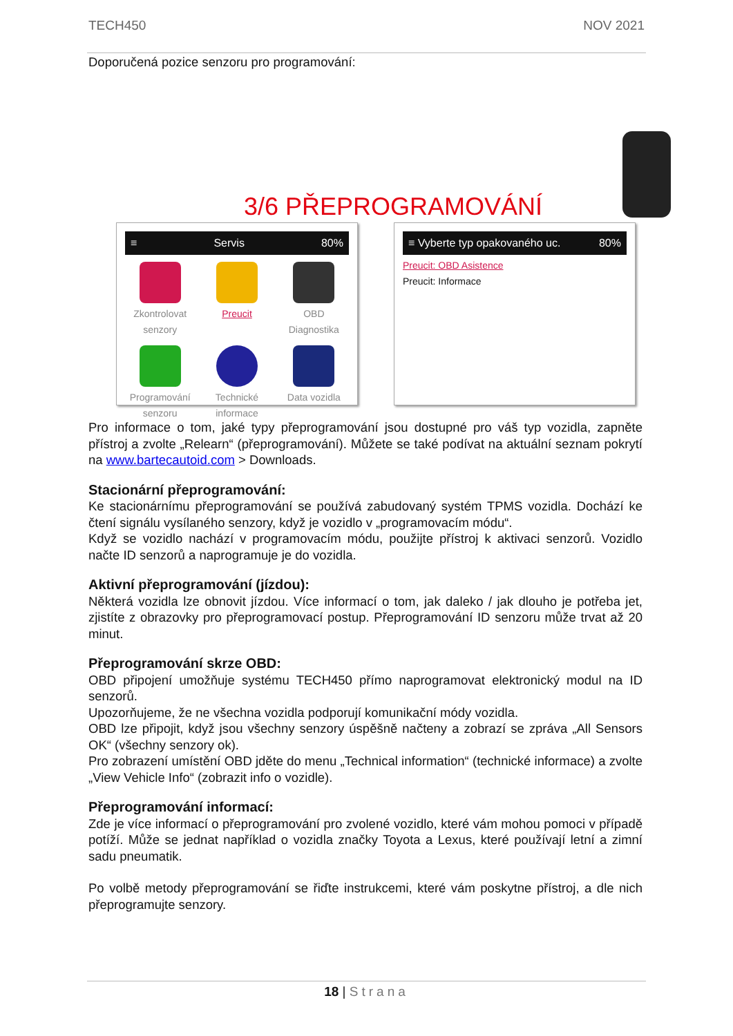TECH450 NOV 2021
Doporučená pozice senzoru pro programování:
3/6 PŘEPROGRAMOVÁNÍ
≡ Servis 80%
Zkontrolovat senzory
Preucit
OBD Diagnostika
Programování senzoru
Technické informace
Data vozidla
≡ Vyberte typ opakovaného uc. 80%
Preucit: OBD Asistence
Preucit: Informace
Pro informace o tom, jaké typy přeprogramování jsou dostupné pro váš typ vozidla, zapněte přístroj a zvolte „Relearn“ (přeprogramování). Můžete se také podívat na aktuální seznam pokrytí na www.bartecautoid.com > Downloads.
Stacionární přeprogramování:
Ke stacionárnímu přeprogramování se používá zabudovaný systém TPMS vozidla. Dochází ke čtení signálu vysílaného senzory, když je vozidlo v „programovacím módu“.
Když se vozidlo nachází v programovacím módu, použijte přístroj k aktivaci senzorů. Vozidlo načte ID senzorů a naprogramuje je do vozidla.
Aktivní přeprogramování (jízdou):
Některá vozidla lze obnovit jízdou. Více informací o tom, jak daleko / jak dlouho je potřeba jet, zjistíte z obrazovky pro přeprogramovací postup. Přeprogramování ID senzoru může trvat až 20 minut.
Přeprogramování skrze OBD:
OBD připojení umožňuje systému TECH450 přímo naprogramovat elektronický modul na ID senzorů.
Upozorňujeme, že ne všechna vozidla podporují komunikační módy vozidla.
OBD lze připojit, když jsou všechny senzory úspěšně načteny a zobrazí se zpráva „All Sensors OK“ (všechny senzory ok).
Pro zobrazení umístění OBD jděte do menu „Technical information“ (technické informace) a zvolte „View Vehicle Info“ (zobrazit info o vozidle).
Přeprogramování informací:
Zde je více informací o přeprogramování pro zvolené vozidlo, které vám mohou pomoci v případě potíží. Může se jednat například o vozidla značky Toyota a Lexus, které používají letní a zimní sadu pneumatik.
Po volbě metody přeprogramování se řiďte instrukcemi, které vám poskytne přístroj, a dle nich přeprogramujte senzory.
18 | Strana